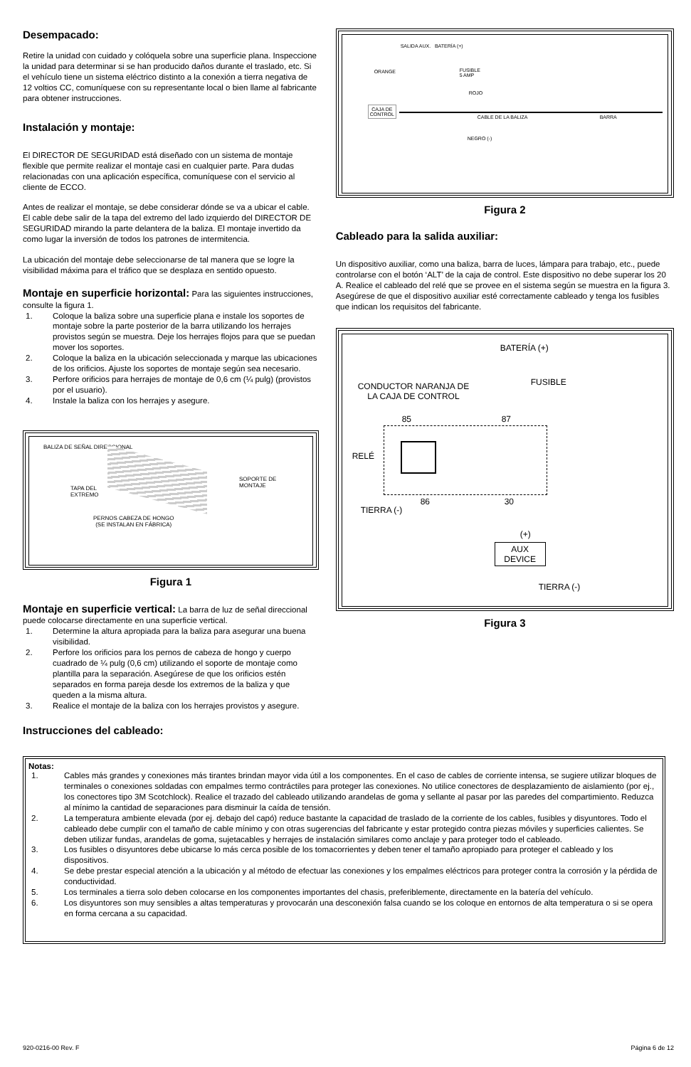Desempacado:
Retire la unidad con cuidado y colóquela sobre una superficie plana. Inspeccione la unidad para determinar si se han producido daños durante el traslado, etc. Si el vehículo tiene un sistema eléctrico distinto a la conexión a tierra negativa de 12 voltios CC, comuníquese con su representante local o bien llame al fabricante para obtener instrucciones.
Instalación y montaje:
El DIRECTOR DE SEGURIDAD está diseñado con un sistema de montaje flexible que permite realizar el montaje casi en cualquier parte. Para dudas relacionadas con una aplicación específica, comuníquese con el servicio al cliente de ECCO.
Antes de realizar el montaje, se debe considerar dónde se va a ubicar el cable. El cable debe salir de la tapa del extremo del lado izquierdo del DIRECTOR DE SEGURIDAD mirando la parte delantera de la baliza. El montaje invertido da como lugar la inversión de todos los patrones de intermitencia.
La ubicación del montaje debe seleccionarse de tal manera que se logre la visibilidad máxima para el tráfico que se desplaza en sentido opuesto.
Montaje en superficie horizontal: Para las siguientes instrucciones, consulte la figura 1.
1. Coloque la baliza sobre una superficie plana e instale los soportes de montaje sobre la parte posterior de la barra utilizando los herrajes provistos según se muestra. Deje los herrajes flojos para que se puedan mover los soportes.
2. Coloque la baliza en la ubicación seleccionada y marque las ubicaciones de los orificios. Ajuste los soportes de montaje según sea necesario.
3. Perfore orificios para herrajes de montaje de 0,6 cm (¼ pulg) (provistos por el usuario).
4. Instale la baliza con los herrajes y asegure.
BALIZA DE SEÑAL DIRECCIONAL
TAPA DEL
EXTREMO
SOPORTE DE
MONTAJE
PERNOS CABEZA DE HONGO
(SE INSTALAN EN FÁBRICA)
Figura 1
Montaje en superficie vertical: La barra de luz de señal direccional puede colocarse directamente en una superficie vertical.
1. Determine la altura apropiada para la baliza para asegurar una buena visibilidad.
2. Perfore los orificios para los pernos de cabeza de hongo y cuerpo cuadrado de ¼ pulg (0,6 cm) utilizando el soporte de montaje como plantilla para la separación. Asegúrese de que los orificios estén separados en forma pareja desde los extremos de la baliza y que queden a la misma altura.
3. Realice el montaje de la baliza con los herrajes provistos y asegure.
Instrucciones del cableado:
SALIDA AUX. BATERÍA (+)
ORANGE
FUSIBLE
5 AMP
ROJO
CAJA DE
CONTROL
CABLE DE LA BALIZA BARRA
NEGRO (-)
Figura 2
Cableado para la salida auxiliar:
Un dispositivo auxiliar, como una baliza, barra de luces, lámpara para trabajo, etc., puede controlarse con el botón ‘ALT’ de la caja de control. Este dispositivo no debe superar los 20 A. Realice el cableado del relé que se provee en el sistema según se muestra en la figura 3. Asegúrese de que el dispositivo auxiliar esté correctamente cableado y tenga los fusibles que indican los requisitos del fabricante.
BATERÍA (+)
CONDUCTOR NARANJA DE
LA CAJA DE CONTROL
FUSIBLE
85 87
RELÉ
86 30
TIERRA (-)
(+)
AUX
DEVICE
TIERRA (-)
Figura 3
Notas:
1. Cables más grandes y conexiones más tirantes brindan mayor vida útil a los componentes. En el caso de cables de corriente intensa, se sugiere utilizar bloques de terminales o conexiones soldadas con empalmes termo contráctiles para proteger las conexiones. No utilice conectores de desplazamiento de aislamiento (por ej., los conectores tipo 3M Scotchlock). Realice el trazado del cableado utilizando arandelas de goma y sellante al pasar por las paredes del compartimiento. Reduzca al mínimo la cantidad de separaciones para disminuir la caída de tensión.
2. La temperatura ambiente elevada (por ej. debajo del capó) reduce bastante la capacidad de traslado de la corriente de los cables, fusibles y disyuntores. Todo el cableado debe cumplir con el tamaño de cable mínimo y con otras sugerencias del fabricante y estar protegido contra piezas móviles y superficies calientes. Se deben utilizar fundas, arandelas de goma, sujetacables y herrajes de instalación similares como anclaje y para proteger todo el cableado.
3. Los fusibles o disyuntores debe ubicarse lo más cerca posible de los tomacorrientes y deben tener el tamaño apropiado para proteger el cableado y los dispositivos.
4. Se debe prestar especial atención a la ubicación y al método de efectuar las conexiones y los empalmes eléctricos para proteger contra la corrosión y la pérdida de conductividad.
5. Los terminales a tierra solo deben colocarse en los componentes importantes del chasis, preferiblemente, directamente en la batería del vehículo.
6. Los disyuntores son muy sensibles a altas temperaturas y provocarán una desconexión falsa cuando se los coloque en entornos de alta temperatura o si se opera en forma cercana a su capacidad.
920-0216-00 Rev. F Página 6 de 12